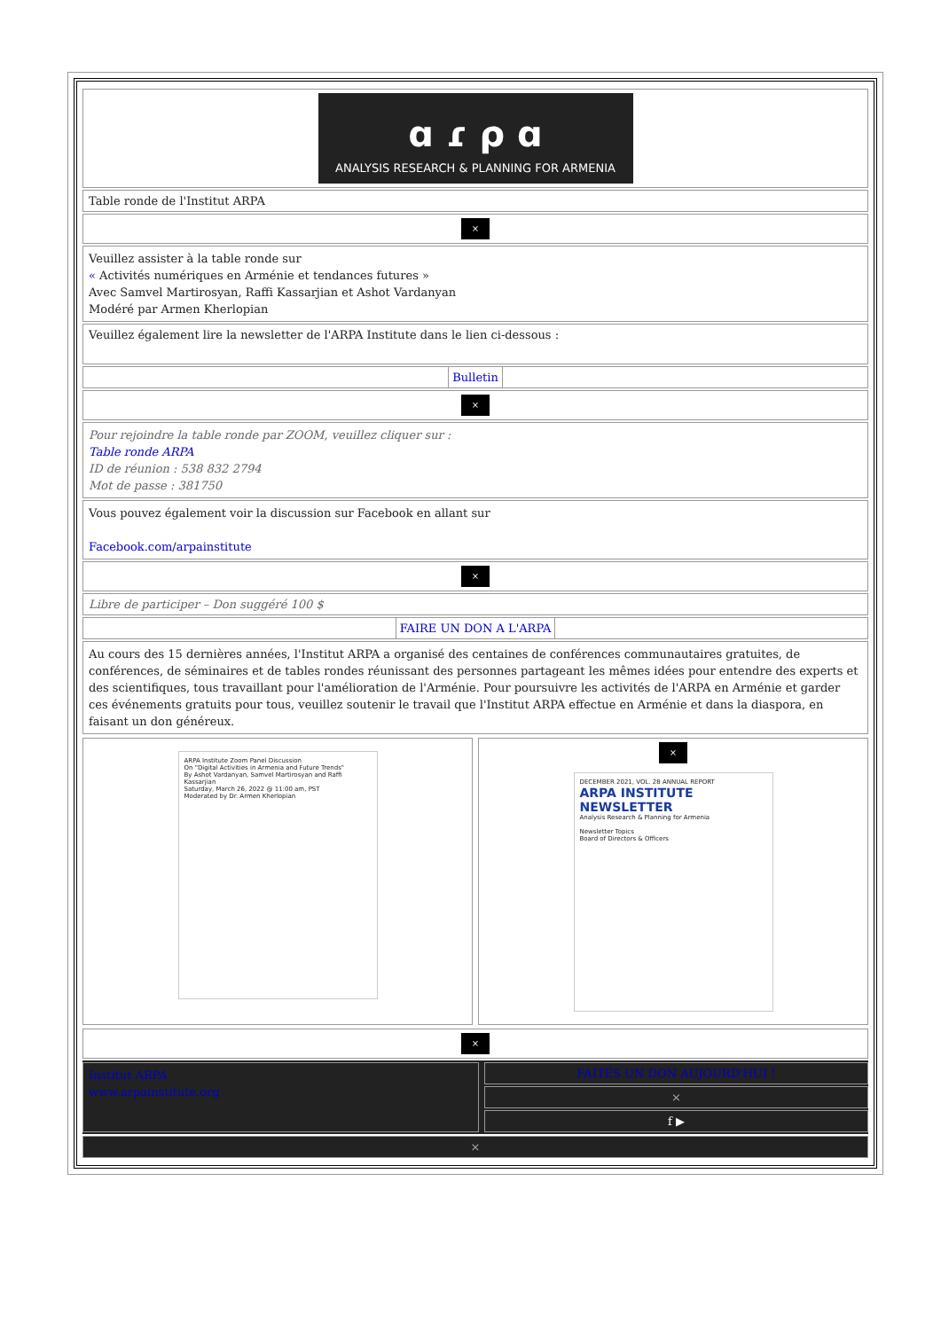ɑ ɾ ρ ɑ
ANALYSIS RESEARCH & PLANNING FOR ARMENIA
Table ronde de l'Institut ARPA
×
Veuillez assister à la table ronde sur
« Activités numériques en Arménie et tendances futures »
Avec Samvel Martirosyan, Raffi Kassarjian et Ashot Vardanyan
Modéré par Armen Kherlopian
Veuillez également lire la newsletter de l'ARPA Institute dans le lien ci-dessous :
Bulletin
×
Pour rejoindre la table ronde par ZOOM, veuillez cliquer sur :
Table ronde ARPA
ID de réunion : 538 832 2794
Mot de passe : 381750
Vous pouvez également voir la discussion sur Facebook en allant sur
Facebook.com/arpainstitute
×
Libre de participer – Don suggéré 100 $
FAIRE UN DON A L'ARPA
Au cours des 15 dernières années, l'Institut ARPA a organisé des centaines de conférences communautaires gratuites, de conférences, de séminaires et de tables rondes réunissant des personnes partageant les mêmes idées pour entendre des experts et des scientifiques, tous travaillant pour l'amélioration de l'Arménie. Pour poursuivre les activités de l'ARPA en Arménie et garder ces événements gratuits pour tous, veuillez soutenir le travail que l'Institut ARPA effectue en Arménie et dans la diaspora, en faisant un don généreux.
ARPA Institute Zoom Panel Discussion
On "Digital Activities in Armenia and Future Trends"
By Ashot Vardanyan, Samvel Martirosyan and Raffi Kassarjian
Saturday, March 26, 2022 @ 11:00 am, PST
Moderated by Dr. Armen Kherlopian
×
DECEMBER 2021, VOL. 28 ANNUAL REPORT
ARPA INSTITUTE NEWSLETTER
Analysis Research & Planning for Armenia
Newsletter Topics
Board of Directors & Officers
×
Institut ARPA
www.arpainstitute.org
FAITES UN DON AUJOURD'HUI !
×
f ▶
×